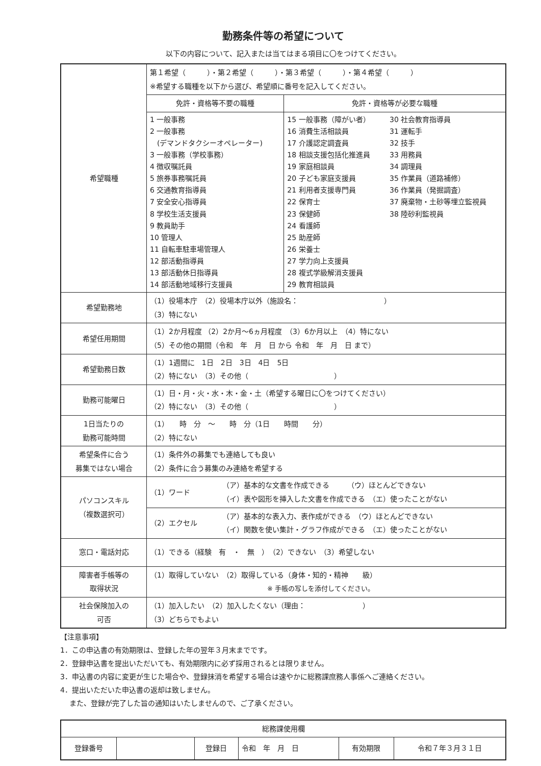勤務条件等の希望について
以下の内容について、記入または当てはまる項目に〇をつけてください。
| 希望職種 | 第１希望（ ）・第２希望（ ）・第３希望（ ）・第４希望（ ） ※希望する職種を以下から選び、希望順に番号を記入してください。 | |
| | 免許・資格等不要の職種 | 免許・資格等が必要な職種 |
| | 1 一般事務 2 一般事務 (デマンドタクシーオペレーター) 3 一般事務（学校事務） 4 徴収嘱託員 5 旅券事務嘱託員 6 交通教育指導員 7 安全安心指導員 8 学校生活支援員 9 教員助手 10 管理人 11 自転車駐車場管理人 12 部活動指導員 13 部活動休日指導員 14 部活動地域移行支援員 | / 15 一般事務（障がい者） 16 消費生活相談員 17 介護認定調査員 18 相談支援包括化推進員 19 家庭相談員 20 子ども家庭支援員 21 利用者支援専門員 22 保育士 23 保健師 24 看護師 25 助産師 26 栄養士 27 学力向上支援員 28 複式学級解消支援員 29 教育相談員 / 30 社会教育指導員 31 運転手 32 技手 33 用務員 34 調理員 35 作業員（道路補修） 36 作業員（発掘調査） 37 廃棄物・土砂等埋立監視員 38 陸砂利監視員 / |
| 希望勤務地 | （1）役場本庁 （2）役場本庁以外（施設名： ） （3）特にない | |
| 希望任用期間 | （1）2か月程度 （2）2か月～6ヵ月程度 （3）6か月以上 （4）特にない （5）その他の期間（令和 年 月 日 から 令和 年 月 日 まで） | |
| 希望勤務日数 | （1）1週間に 1日 2日 3日 4日 5日 （2）特にない （3）その他（ ） | |
| 勤務可能曜日 | （1）日・月・火・水・木・金・土（希望する曜日に〇をつけてください） （2）特にない （3）その他（ ） | |
| 1日当たりの 勤務可能時間 | （1） 時 分 ～ 時 分（1日 時間 分） （2）特にない | |
| 希望条件に合う 募集ではない場合 | （1）条件外の募集でも連絡しても良い （2）条件に合う募集のみ連絡を希望する | |
| パソコンスキル （複数選択可） | / （1）ワード / （ア）基本的な文書を作成できる （ウ）ほとんどできない （イ）表や図形を挿入した文書を作成できる （エ）使ったことがない / / （2）エクセル / （ア）基本的な表入力、表作成ができる （ウ）ほとんどできない （イ）関数を使い集計・グラフ作成ができる （エ）使ったことがない / | |
| 窓口・電話対応 | （1）できる（経験 有 ・ 無 ） （2）できない （3）希望しない | |
| 障害者手帳等の 取得状況 | （1）取得していない （2）取得している（身体・知的・精神 級） ※ 手帳の写しを添付してください。 | |
| 社会保険加入の 可否 | （1）加入したい （2）加入したくない（理由： ） （3）どちらでもよい | |
【注意事項】
1．この申込書の有効期限は、登録した年の翌年３月末までです。
2．登録申込書を提出いただいても、有効期限内に必ず採用されるとは限りません。
3．申込書の内容に変更が生じた場合や、登録抹消を希望する場合は速やかに総務課庶務人事係へご連絡ください。
4．提出いただいた申込書の返却は致しません。
　 また、登録が完了した旨の通知はいたしませんので、ご了承ください。
| 総務課使用欄 | | | | | |
| 登録番号 | | 登録日 | 令和 年 月 日 | 有効期限 | 令和７年３月３１日 |